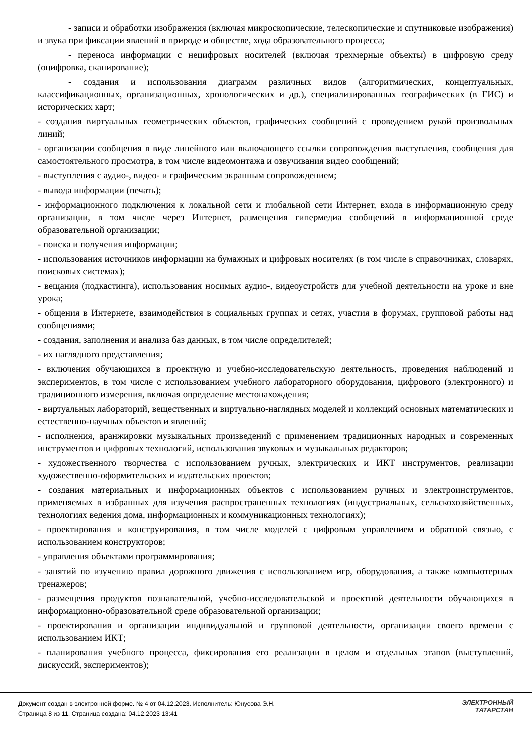- записи и обработки изображения (включая микроскопические, телескопические и спутниковые изображения) и звука при фиксации явлений в природе и обществе, хода образовательного процесса;
- переноса информации с нецифровых носителей (включая трехмерные объекты) в цифровую среду (оцифровка, сканирование);
- создания и использования диаграмм различных видов (алгоритмических, концептуальных, классификационных, организационных, хронологических и др.), специализированных географических (в ГИС) и исторических карт;
- создания виртуальных геометрических объектов, графических сообщений с проведением рукой произвольных линий;
- организации сообщения в виде линейного или включающего ссылки сопровождения выступления, сообщения для самостоятельного просмотра, в том числе видеомонтажа и озвучивания видео сообщений;
- выступления с аудио-, видео- и графическим экранным сопровождением;
- вывода информации (печать);
- информационного подключения к локальной сети и глобальной сети Интернет, входа в информационную среду организации, в том числе через Интернет, размещения гипермедиа сообщений в информационной среде образовательной организации;
- поиска и получения информации;
- использования источников информации на бумажных и цифровых носителях (в том числе в справочниках, словарях, поисковых системах);
- вещания (подкастинга), использования носимых аудио-, видеоустройств для учебной деятельности на уроке и вне урока;
- общения в Интернете, взаимодействия в социальных группах и сетях, участия в форумах, групповой работы над сообщениями;
- создания, заполнения и анализа баз данных, в том числе определителей;
- их наглядного представления;
- включения обучающихся в проектную и учебно-исследовательскую деятельность, проведения наблюдений и экспериментов, в том числе с использованием учебного лабораторного оборудования, цифрового (электронного) и традиционного измерения, включая определение местонахождения;
- виртуальных лабораторий, вещественных и виртуально-наглядных моделей и коллекций основных математических и естественно-научных объектов и явлений;
- исполнения, аранжировки музыкальных произведений с применением традиционных народных и современных инструментов и цифровых технологий, использования звуковых и музыкальных редакторов;
- художественного творчества с использованием ручных, электрических и ИКТ инструментов, реализации художественно-оформительских и издательских проектов;
- создания материальных и информационных объектов с использованием ручных и электроинструментов, применяемых в избранных для изучения распространенных технологиях (индустриальных, сельскохозяйственных, технологиях ведения дома, информационных и коммуникационных технологиях);
- проектирования и конструирования, в том числе моделей с цифровым управлением и обратной связью, с использованием конструкторов;
- управления объектами программирования;
- занятий по изучению правил дорожного движения с использованием игр, оборудования, а также компьютерных тренажеров;
- размещения продуктов познавательной, учебно-исследовательской и проектной деятельности обучающихся в информационно-образовательной среде образовательной организации;
- проектирования и организации индивидуальной и групповой деятельности, организации своего времени с использованием ИКТ;
- планирования учебного процесса, фиксирования его реализации в целом и отдельных этапов (выступлений, дискуссий, экспериментов);
Документ создан в электронной форме. № 4 от 04.12.2023. Исполнитель: Юнусова Э.Н.
Страница 8 из 11. Страница создана: 04.12.2023 13:41
ЭЛЕКТРОННЫЙ
ТАТАРСТАН